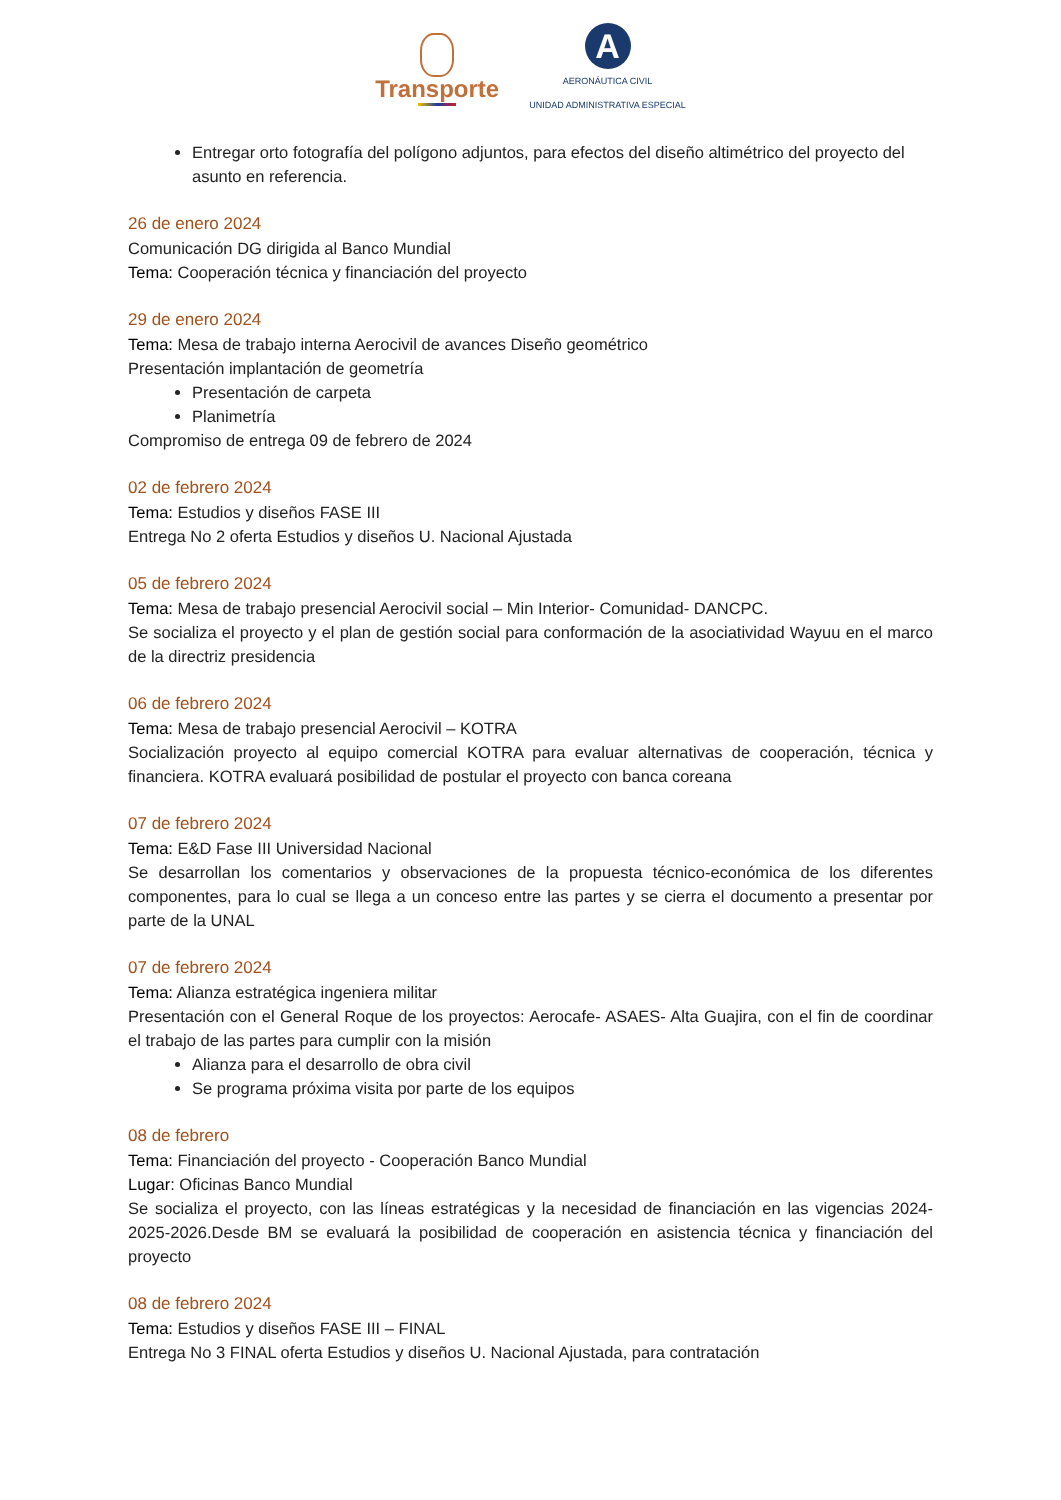Transporte
A
AERONÁUTICA CIVIL
UNIDAD ADMINISTRATIVA ESPECIAL
Entregar orto fotografía del polígono adjuntos, para efectos del diseño altimétrico del proyecto del asunto en referencia.
26 de enero 2024
Comunicación DG dirigida al Banco Mundial
Tema: Cooperación técnica y financiación del proyecto
29 de enero 2024
Tema: Mesa de trabajo interna Aerocivil de avances Diseño geométrico
Presentación implantación de geometría
Presentación de carpeta
Planimetría
Compromiso de entrega 09 de febrero de 2024
02 de febrero 2024
Tema: Estudios y diseños FASE III
Entrega No 2 oferta Estudios y diseños U. Nacional Ajustada
05 de febrero 2024
Tema: Mesa de trabajo presencial Aerocivil social – Min Interior- Comunidad- DANCPC.
Se socializa el proyecto y el plan de gestión social para conformación de la asociatividad Wayuu en el marco de la directriz presidencia
06 de febrero 2024
Tema: Mesa de trabajo presencial Aerocivil – KOTRA
Socialización proyecto al equipo comercial KOTRA para evaluar alternativas de cooperación, técnica y financiera. KOTRA evaluará posibilidad de postular el proyecto con banca coreana
07 de febrero 2024
Tema: E&D Fase III Universidad Nacional
Se desarrollan los comentarios y observaciones de la propuesta técnico-económica de los diferentes componentes, para lo cual se llega a un conceso entre las partes y se cierra el documento a presentar por parte de la UNAL
07 de febrero 2024
Tema: Alianza estratégica ingeniera militar
Presentación con el General Roque de los proyectos: Aerocafe- ASAES- Alta Guajira, con el fin de coordinar el trabajo de las partes para cumplir con la misión
Alianza para el desarrollo de obra civil
Se programa próxima visita por parte de los equipos
08 de febrero
Tema: Financiación del proyecto - Cooperación Banco Mundial
Lugar: Oficinas Banco Mundial
Se socializa el proyecto, con las líneas estratégicas y la necesidad de financiación en las vigencias 2024-2025-2026.Desde BM se evaluará la posibilidad de cooperación en asistencia técnica y financiación del proyecto
08 de febrero 2024
Tema: Estudios y diseños FASE III – FINAL
Entrega No 3 FINAL oferta Estudios y diseños U. Nacional Ajustada, para contratación